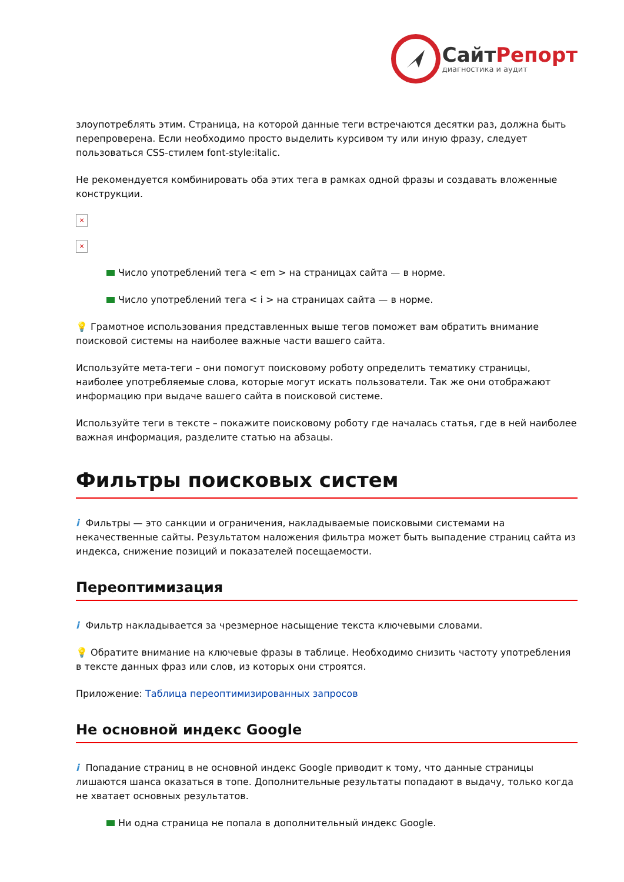СайтРепорт
диагностика и аудит
злоупотреблять этим. Страница, на которой данные теги встречаются десятки раз, должна быть перепроверена. Если необходимо просто выделить курсивом ту или иную фразу, следует пользоваться CSS-стилем font-style:italic.
Не рекомендуется комбинировать оба этих тега в рамках одной фразы и создавать вложенные конструкции.
×
×
Число употреблений тега < em > на страницах сайта — в норме.
Число употреблений тега < i > на страницах сайта — в норме.
💡 Грамотное использования представленных выше тегов поможет вам обратить внимание поисковой системы на наиболее важные части вашего сайта.
Используйте мета-теги – они помогут поисковому роботу определить тематику страницы, наиболее употребляемые слова, которые могут искать пользователи. Так же они отображают информацию при выдаче вашего сайта в поисковой системе.
Используйте теги в тексте – покажите поисковому роботу где началась статья, где в ней наиболее важная информация, разделите статью на абзацы.
Фильтры поисковых систем
i Фильтры — это санкции и ограничения, накладываемые поисковыми системами на некачественные сайты. Результатом наложения фильтра может быть выпадение страниц сайта из индекса, снижение позиций и показателей посещаемости.
Переоптимизация
i Фильтр накладывается за чрезмерное насыщение текста ключевыми словами.
💡 Обратите внимание на ключевые фразы в таблице. Необходимо снизить частоту употребления в тексте данных фраз или слов, из которых они строятся.
Приложение: Таблица переоптимизированных запросов
Не основной индекс Google
i Попадание страниц в не основной индекс Google приводит к тому, что данные страницы лишаются шанса оказаться в топе. Дополнительные результаты попадают в выдачу, только когда не хватает основных результатов.
Ни одна страница не попала в дополнительный индекс Google.